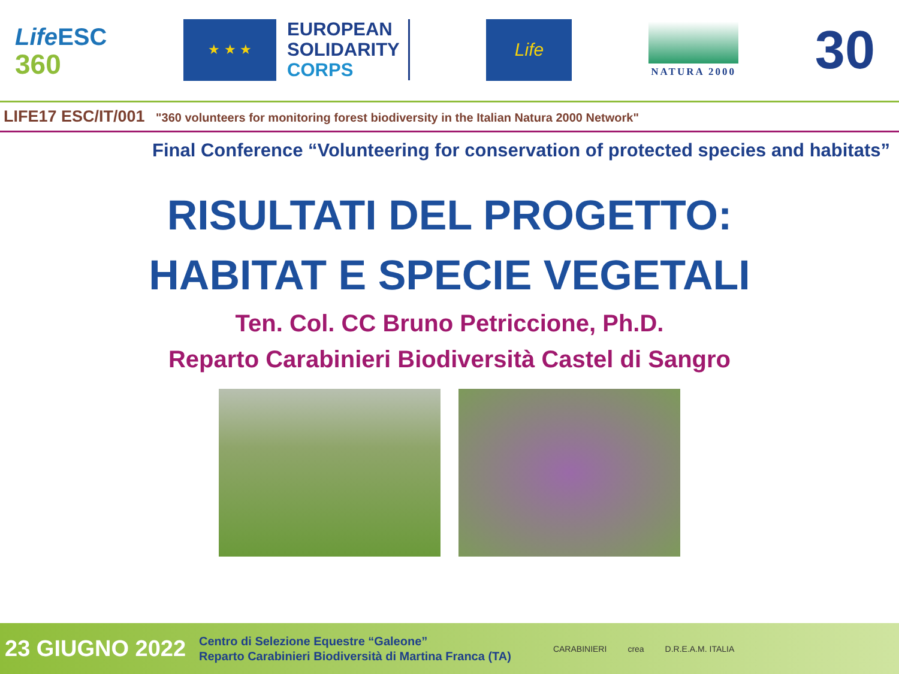Life ESC
360
★ ★ ★
EUROPEAN
SOLIDARITY
CORPS
Life
NATURA 2000
30
LIFE17 ESC/IT/001 "360 volunteers for monitoring forest biodiversity in the Italian Natura 2000 Network"
Final Conference “Volunteering for conservation of protected species and habitats”
RISULTATI DEL PROGETTO:
HABITAT E SPECIE VEGETALI
Ten. Col. CC Bruno Petriccione, Ph.D.
Reparto Carabinieri Biodiversità Castel di Sangro
23 GIUGNO 2022
Centro di Selezione Equestre “Galeone”
Reparto Carabinieri Biodiversità di Martina Franca (TA)
CARABINIERI crea D.R.E.A.M. ITALIA